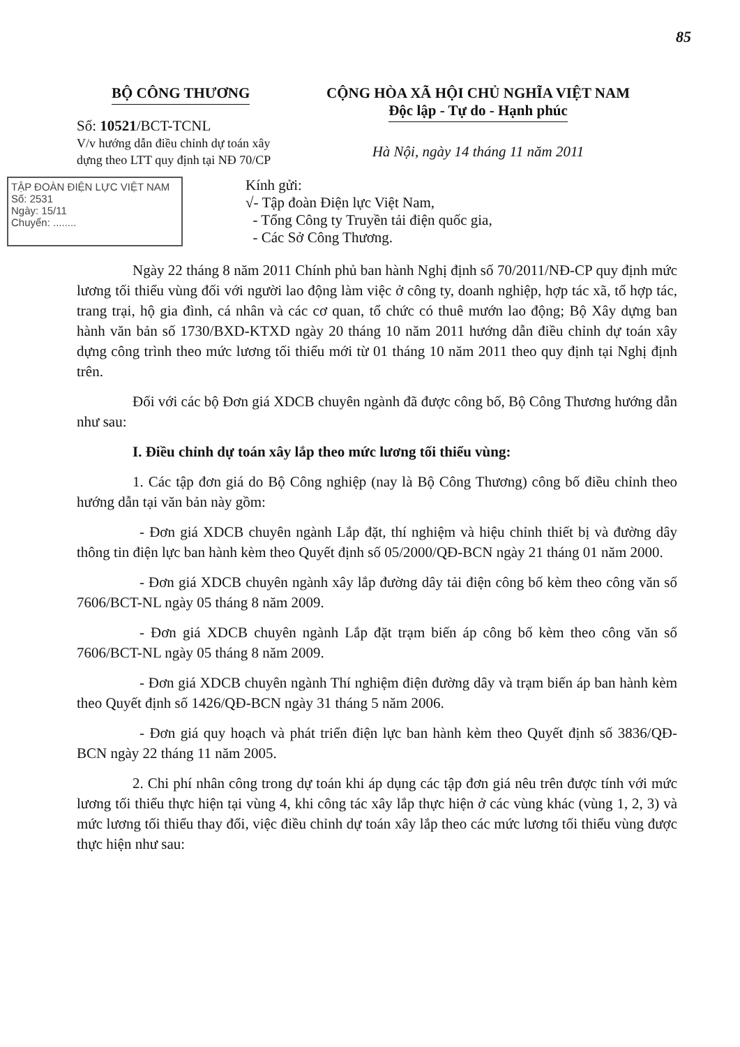85
BỘ CÔNG THƯƠNG
Số: 10521/BCT-TCNL
V/v hướng dẫn điều chỉnh dự toán xây dựng theo LTT quy định tại NĐ 70/CP
CỘNG HÒA XÃ HỘI CHỦ NGHĨA VIỆT NAM
Độc lập - Tự do - Hạnh phúc
Hà Nội, ngày 14 tháng 11 năm 2011
TẬP ĐOÀN ĐIỆN LỰC VIỆT NAM
Số: 2531
Ngày: 15/11
Chuyển: ........
Kính gửi:
√- Tập đoàn Điện lực Việt Nam,
- Tổng Công ty Truyền tải điện quốc gia,
- Các Sở Công Thương.
Ngày 22 tháng 8 năm 2011 Chính phủ ban hành Nghị định số 70/2011/NĐ-CP quy định mức lương tối thiểu vùng đối với người lao động làm việc ở công ty, doanh nghiệp, hợp tác xã, tổ hợp tác, trang trại, hộ gia đình, cá nhân và các cơ quan, tổ chức có thuê mướn lao động; Bộ Xây dựng ban hành văn bản số 1730/BXD-KTXD ngày 20 tháng 10 năm 2011 hướng dẫn điều chỉnh dự toán xây dựng công trình theo mức lương tối thiểu mới từ 01 tháng 10 năm 2011 theo quy định tại Nghị định trên.
Đối với các bộ Đơn giá XDCB chuyên ngành đã được công bố, Bộ Công Thương hướng dẫn như sau:
I. Điều chỉnh dự toán xây lắp theo mức lương tối thiểu vùng:
1. Các tập đơn giá do Bộ Công nghiệp (nay là Bộ Công Thương) công bố điều chỉnh theo hướng dẫn tại văn bản này gồm:
- Đơn giá XDCB chuyên ngành Lắp đặt, thí nghiệm và hiệu chỉnh thiết bị và đường dây thông tin điện lực ban hành kèm theo Quyết định số 05/2000/QĐ-BCN ngày 21 tháng 01 năm 2000.
- Đơn giá XDCB chuyên ngành xây lắp đường dây tải điện công bố kèm theo công văn số 7606/BCT-NL ngày 05 tháng 8 năm 2009.
- Đơn giá XDCB chuyên ngành Lắp đặt trạm biến áp công bố kèm theo công văn số 7606/BCT-NL ngày 05 tháng 8 năm 2009.
- Đơn giá XDCB chuyên ngành Thí nghiệm điện đường dây và trạm biến áp ban hành kèm theo Quyết định số 1426/QĐ-BCN ngày 31 tháng 5 năm 2006.
- Đơn giá quy hoạch và phát triển điện lực ban hành kèm theo Quyết định số 3836/QĐ-BCN ngày 22 tháng 11 năm 2005.
2. Chi phí nhân công trong dự toán khi áp dụng các tập đơn giá nêu trên được tính với mức lương tối thiểu thực hiện tại vùng 4, khi công tác xây lắp thực hiện ở các vùng khác (vùng 1, 2, 3) và mức lương tối thiểu thay đổi, việc điều chỉnh dự toán xây lắp theo các mức lương tối thiểu vùng được thực hiện như sau: